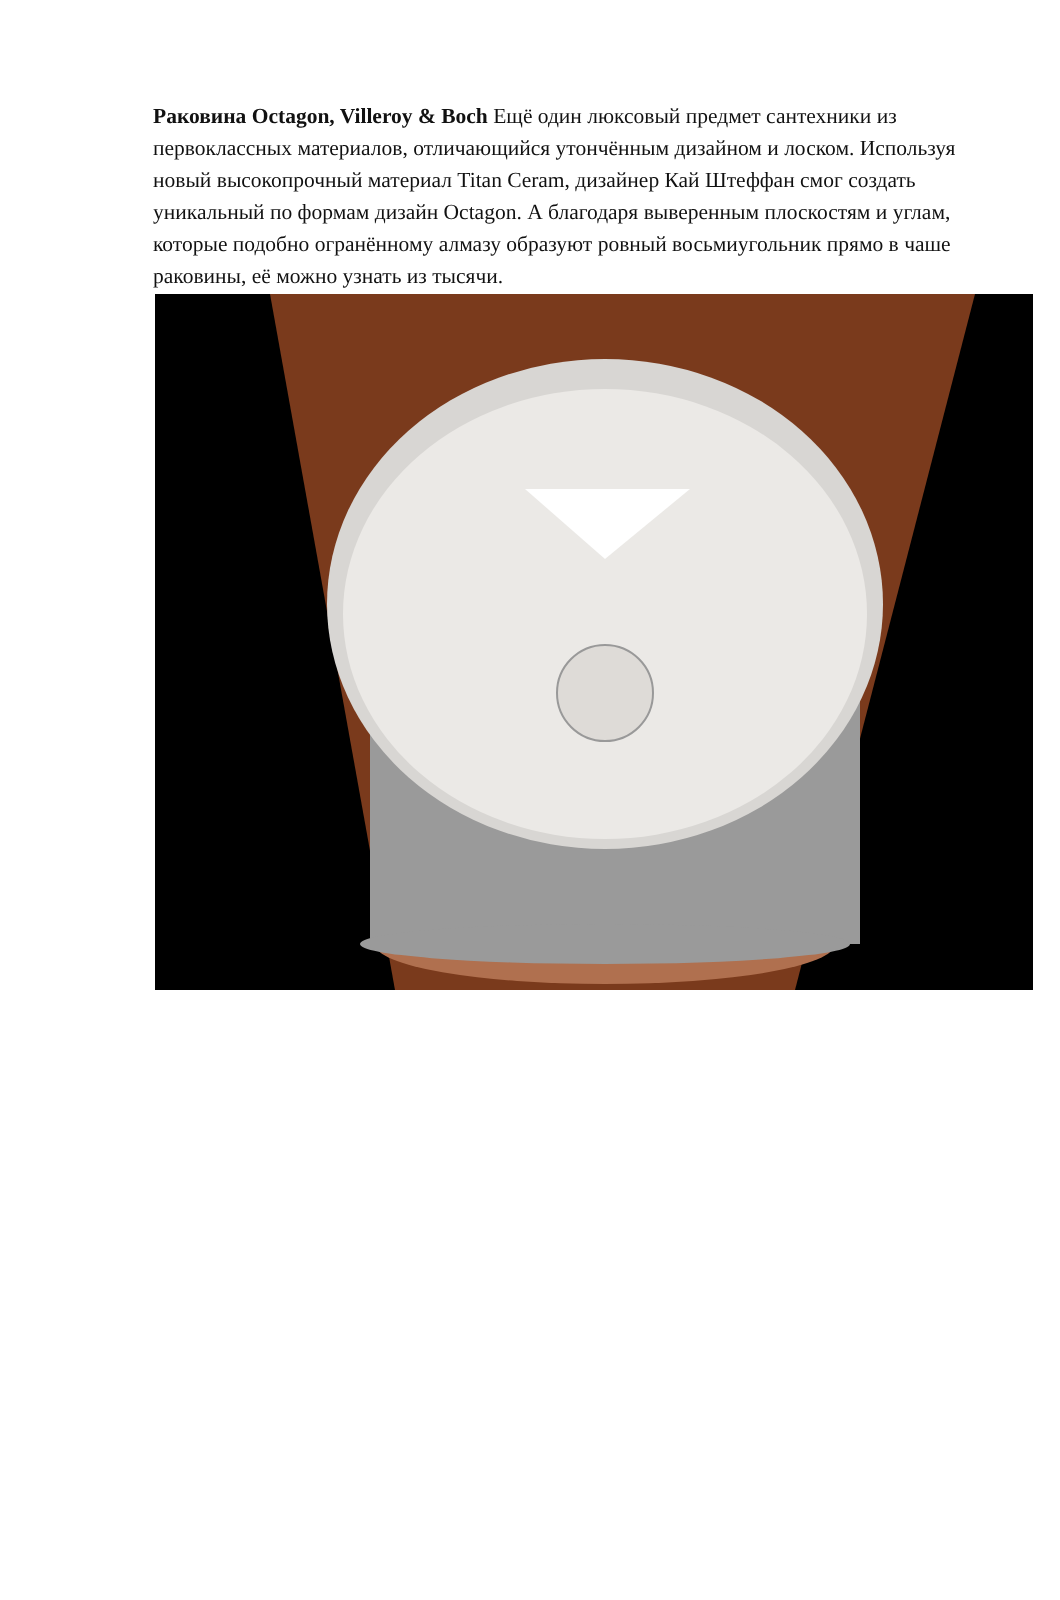Раковина Octagon, Villeroy & Boch Ещё один люксовый предмет сантехники из первоклассных материалов, отличающийся утончённым дизайном и лоском. Используя новый высокопрочный материал Titan Ceram, дизайнер Кай Штеффан смог создать уникальный по формам дизайн Octagon. А благодаря выверенным плоскостям и углам, которые подобно огранённому алмазу образуют ровный восьмиугольник прямо в чаше раковины, её можно узнать из тысячи.